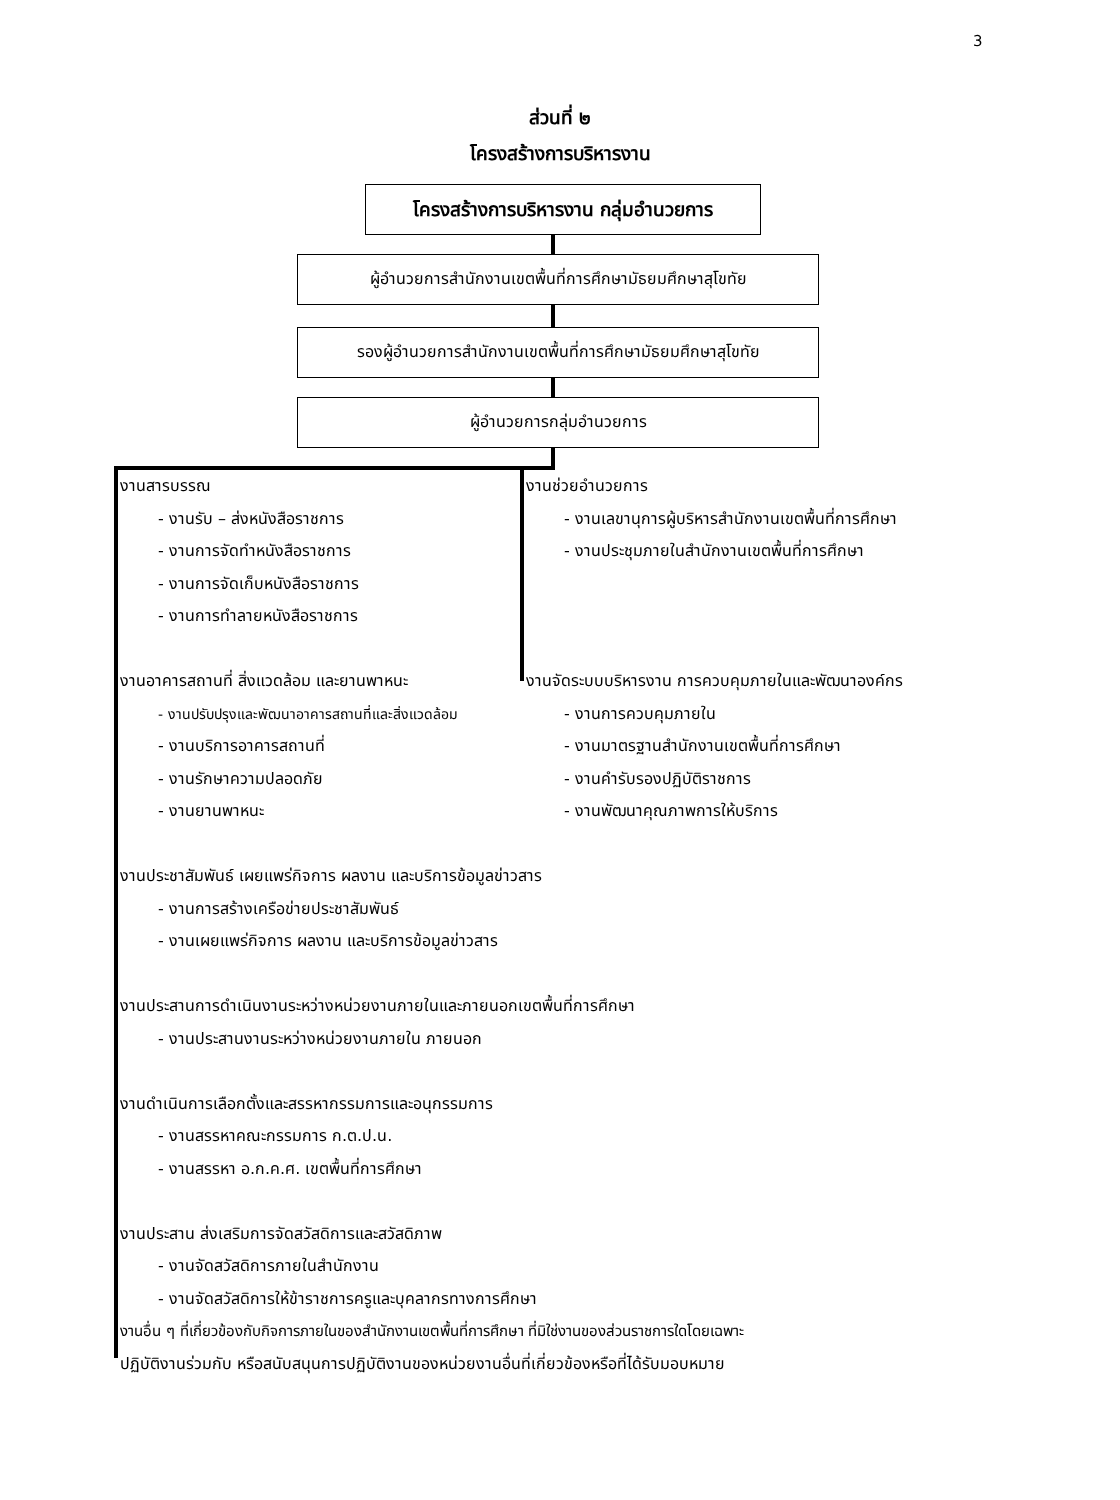3
ส่วนที่ ๒
โครงสร้างการบริหารงาน
โครงสร้างการบริหารงาน กลุ่มอำนวยการ
ผู้อำนวยการสำนักงานเขตพื้นที่การศึกษามัธยมศึกษาสุโขทัย
รองผู้อำนวยการสำนักงานเขตพื้นที่การศึกษามัธยมศึกษาสุโขทัย
ผู้อำนวยการกลุ่มอำนวยการ
งานสารบรรณ
- งานรับ – ส่งหนังสือราชการ
- งานการจัดทำหนังสือราชการ
- งานการจัดเก็บหนังสือราชการ
- งานการทำลายหนังสือราชการ
งานอาคารสถานที่ สิ่งแวดล้อม และยานพาหนะ
- งานปรับปรุงและพัฒนาอาคารสถานที่และสิ่งแวดล้อม
- งานบริการอาคารสถานที่
- งานรักษาความปลอดภัย
- งานยานพาหนะ
งานช่วยอำนวยการ
- งานเลขานุการผู้บริหารสำนักงานเขตพื้นที่การศึกษา
- งานประชุมภายในสำนักงานเขตพื้นที่การศึกษา
งานจัดระบบบริหารงาน การควบคุมภายในและพัฒนาองค์กร
- งานการควบคุมภายใน
- งานมาตรฐานสำนักงานเขตพื้นที่การศึกษา
- งานคำรับรองปฏิบัติราชการ
- งานพัฒนาคุณภาพการให้บริการ
งานประชาสัมพันธ์ เผยแพร่กิจการ ผลงาน และบริการข้อมูลข่าวสาร
- งานการสร้างเครือข่ายประชาสัมพันธ์
- งานเผยแพร่กิจการ ผลงาน และบริการข้อมูลข่าวสาร
งานประสานการดำเนินงานระหว่างหน่วยงานภายในและภายนอกเขตพื้นที่การศึกษา
- งานประสานงานระหว่างหน่วยงานภายใน ภายนอก
งานดำเนินการเลือกตั้งและสรรหากรรมการและอนุกรรมการ
- งานสรรหาคณะกรรมการ ก.ต.ป.น.
- งานสรรหา อ.ก.ค.ศ. เขตพื้นที่การศึกษา
งานประสาน ส่งเสริมการจัดสวัสดิการและสวัสดิภาพ
- งานจัดสวัสดิการภายในสำนักงาน
- งานจัดสวัสดิการให้ข้าราชการครูและบุคลากรทางการศึกษา
งานอื่น ๆ ที่เกี่ยวข้องกับกิจการภายในของสำนักงานเขตพื้นที่การศึกษา ที่มิใช่งานของส่วนราชการใดโดยเฉพาะ
ปฏิบัติงานร่วมกับ หรือสนับสนุนการปฏิบัติงานของหน่วยงานอื่นที่เกี่ยวข้องหรือที่ได้รับมอบหมาย